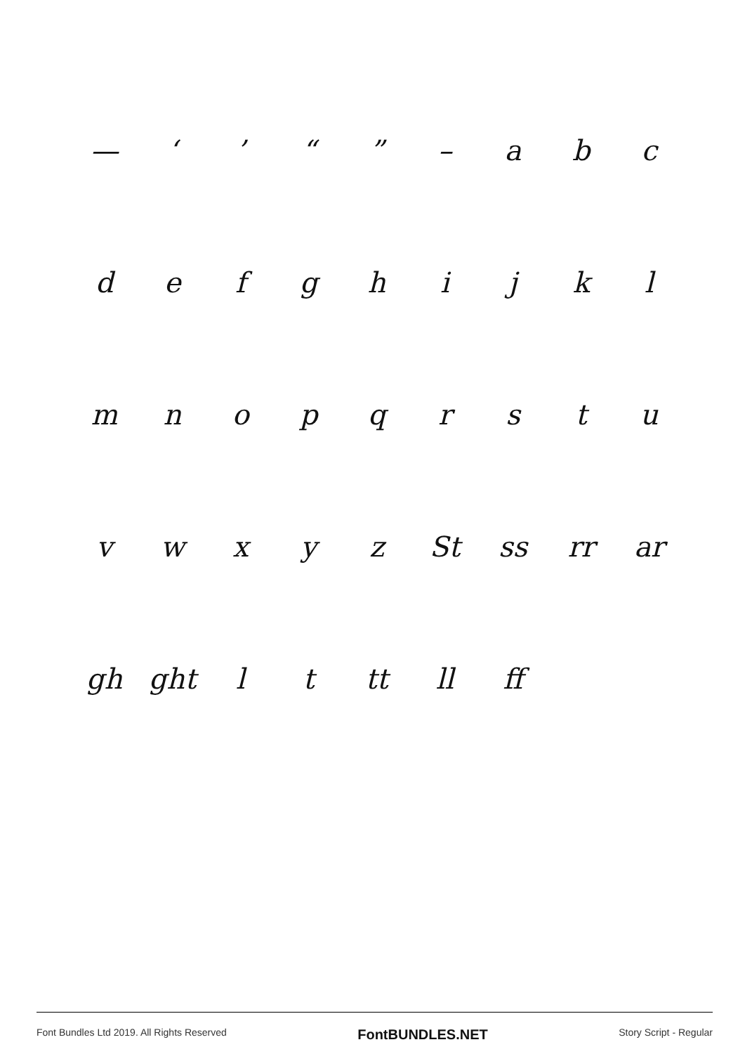— ‘’ “” – abc
defghijkl
mnopqrstu
vwxyz St ss rr ar
gh ght lt tt ll ff
Font Bundles Ltd 2019. All Rights Reserved FontBUNDLES.NET Story Script - Regular